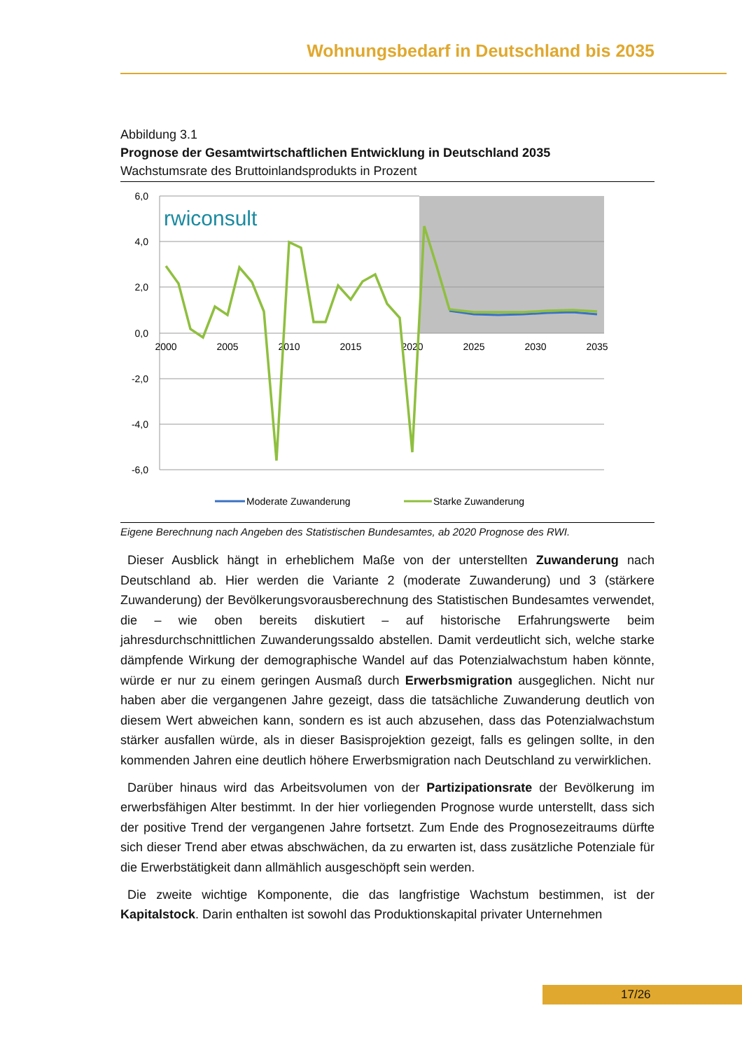Wohnungsbedarf in Deutschland bis 2035
Abbildung 3.1
Prognose der Gesamtwirtschaftlichen Entwicklung in Deutschland 2035
Wachstumsrate des Bruttoinlandsprodukts in Prozent
6,0
4,0
2,0
0,0
-2,0
-4,0
-6,0
2000
2005
2010
2015
2020
2025
2030
2035
rwiconsult
Moderate Zuwanderung
Starke Zuwanderung
Eigene Berechnung nach Angeben des Statistischen Bundesamtes, ab 2020 Prognose des RWI.
Dieser Ausblick hängt in erheblichem Maße von der unterstellten Zuwanderung nach Deutschland ab. Hier werden die Variante 2 (moderate Zuwanderung) und 3 (stärkere Zuwanderung) der Bevölkerungsvorausberechnung des Statistischen Bundesamtes verwendet, die – wie oben bereits diskutiert – auf historische Erfahrungswerte beim jahresdurchschnittlichen Zuwanderungssaldo abstellen. Damit verdeutlicht sich, welche starke dämpfende Wirkung der demographische Wandel auf das Potenzialwachstum haben könnte, würde er nur zu einem geringen Ausmaß durch Erwerbsmigration ausgeglichen. Nicht nur haben aber die vergangenen Jahre gezeigt, dass die tatsächliche Zuwanderung deutlich von diesem Wert abweichen kann, sondern es ist auch abzusehen, dass das Potenzialwachstum stärker ausfallen würde, als in dieser Basisprojektion gezeigt, falls es gelingen sollte, in den kommenden Jahren eine deutlich höhere Erwerbsmigration nach Deutschland zu verwirklichen.
Darüber hinaus wird das Arbeitsvolumen von der Partizipationsrate der Bevölkerung im erwerbsfähigen Alter bestimmt. In der hier vorliegenden Prognose wurde unterstellt, dass sich der positive Trend der vergangenen Jahre fortsetzt. Zum Ende des Prognosezeitraums dürfte sich dieser Trend aber etwas abschwächen, da zu erwarten ist, dass zusätzliche Potenziale für die Erwerbstätigkeit dann allmählich ausgeschöpft sein werden.
Die zweite wichtige Komponente, die das langfristige Wachstum bestimmen, ist der Kapitalstock. Darin enthalten ist sowohl das Produktionskapital privater Unternehmen
17/26